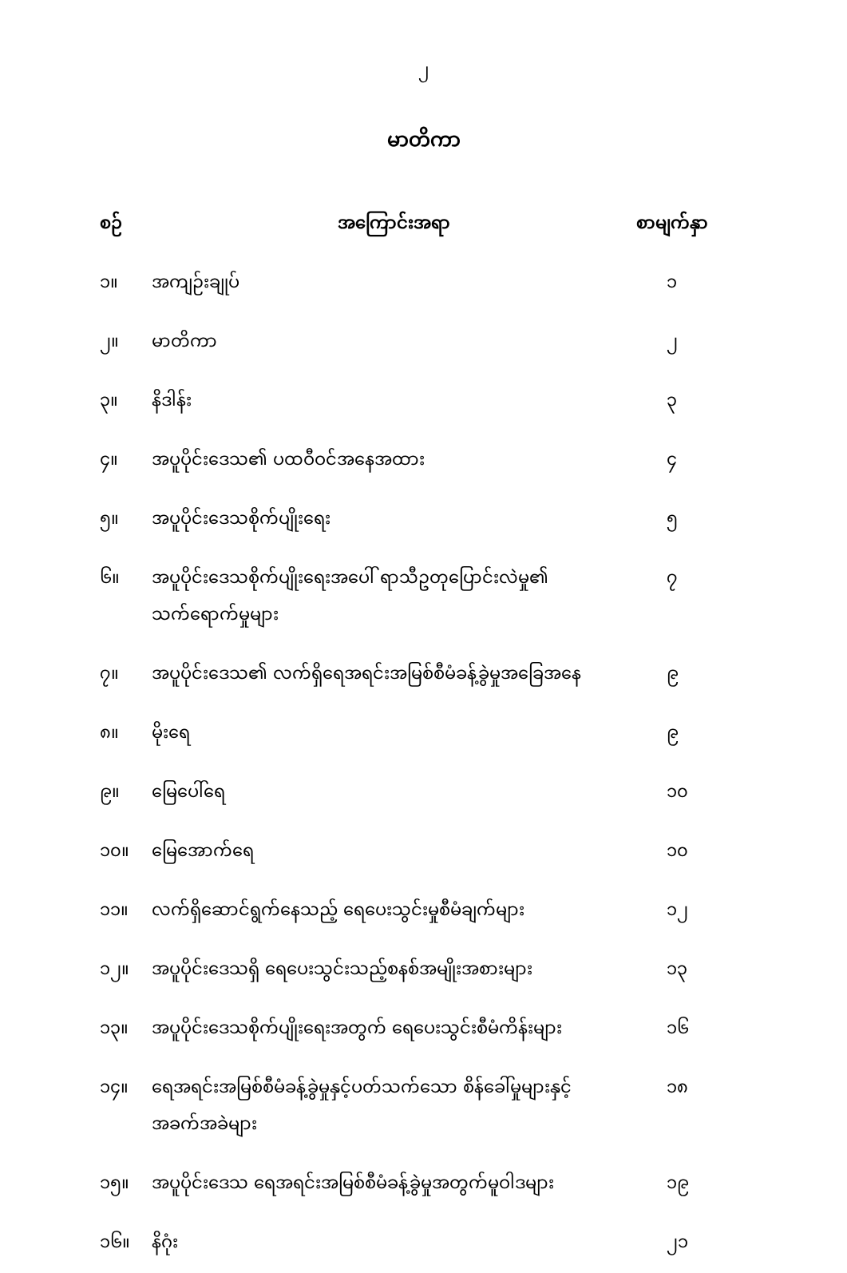၂
မာတိကာ
| စဉ် | အကြောင်းအရာ | စာမျက်နှာ |
| --- | --- | --- |
| ၁။ | အကျဉ်းချုပ် | ၁ |
| ၂။ | မာတိကာ | ၂ |
| ၃။ | နိဒါန်း | ၃ |
| ၄။ | အပူပိုင်းဒေသ၏ ပထဝီဝင်အနေအထား | ၄ |
| ၅။ | အပူပိုင်းဒေသစိုက်ပျိုးရေး | ၅ |
| ၆။ | အပူပိုင်းဒေသစိုက်ပျိုးရေးအပေါ် ရာသီဥတုပြောင်းလဲမှု၏ သက်ရောက်မှုများ | ၇ |
| ၇။ | အပူပိုင်းဒေသ၏ လက်ရှိရေအရင်းအမြစ်စီမံခန့်ခွဲမှုအခြေအနေ | ၉ |
| ၈။ | မိုးရေ | ၉ |
| ၉။ | မြေပေါ်ရေ | ၁၀ |
| ၁၀။ | မြေအောက်ရေ | ၁၀ |
| ၁၁။ | လက်ရှိဆောင်ရွက်နေသည့် ရေပေးသွင်းမှုစီမံချက်များ | ၁၂ |
| ၁၂။ | အပူပိုင်းဒေသရှိ ရေပေးသွင်းသည့်စနစ်အမျိုးအစားများ | ၁၃ |
| ၁၃။ | အပူပိုင်းဒေသစိုက်ပျိုးရေးအတွက် ရေပေးသွင်းစီမံကိန်းများ | ၁၆ |
| ၁၄။ | ရေအရင်းအမြစ်စီမံခန့်ခွဲမှုနှင့်ပတ်သက်သော စိန်ခေါ်မှုများနှင့် အခက်အခဲများ | ၁၈ |
| ၁၅။ | အပူပိုင်းဒေသ ရေအရင်းအမြစ်စီမံခန့်ခွဲမှုအတွက်မူဝါဒများ | ၁၉ |
| ၁၆။ | နိဂုံး | ၂၁ |